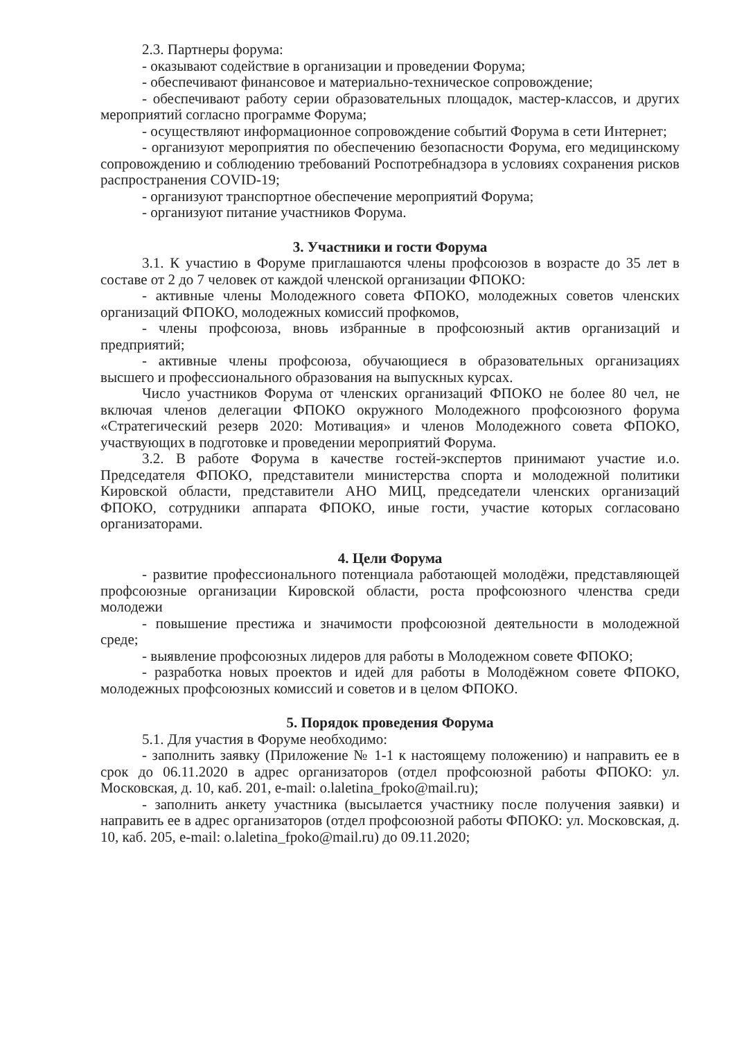2.3. Партнеры форума:
- оказывают содействие в организации и проведении Форума;
- обеспечивают финансовое и материально-техническое сопровождение;
- обеспечивают работу серии образовательных площадок, мастер-классов, и других мероприятий согласно программе Форума;
- осуществляют информационное сопровождение событий Форума в сети Интернет;
- организуют мероприятия по обеспечению безопасности Форума, его медицинскому сопровождению и соблюдению требований Роспотребнадзора в условиях сохранения рисков распространения COVID-19;
- организуют транспортное обеспечение мероприятий Форума;
- организуют питание участников Форума.
3. Участники и гости Форума
3.1. К участию в Форуме приглашаются члены профсоюзов в возрасте до 35 лет в составе от 2 до 7 человек от каждой членской организации ФПОКО:
- активные члены Молодежного совета ФПОКО, молодежных советов членских организаций ФПОКО, молодежных комиссий профкомов,
- члены профсоюза, вновь избранные в профсоюзный актив организаций и предприятий;
- активные члены профсоюза, обучающиеся в образовательных организациях высшего и профессионального образования на выпускных курсах.
Число участников Форума от членских организаций ФПОКО не более 80 чел, не включая членов делегации ФПОКО окружного Молодежного профсоюзного форума «Стратегический резерв 2020: Мотивация» и членов Молодежного совета ФПОКО, участвующих в подготовке и проведении мероприятий Форума.
3.2. В работе Форума в качестве гостей-экспертов принимают участие и.о. Председателя ФПОКО, представители министерства спорта и молодежной политики Кировской области, представители АНО МИЦ, председатели членских организаций ФПОКО, сотрудники аппарата ФПОКО, иные гости, участие которых согласовано организаторами.
4. Цели Форума
- развитие профессионального потенциала работающей молодёжи, представляющей профсоюзные организации Кировской области, роста профсоюзного членства среди молодежи
- повышение престижа и значимости профсоюзной деятельности в молодежной среде;
- выявление профсоюзных лидеров для работы в Молодежном совете ФПОКО;
- разработка новых проектов и идей для работы в Молодёжном совете ФПОКО, молодежных профсоюзных комиссий и советов и в целом ФПОКО.
5. Порядок проведения Форума
5.1. Для участия в Форуме необходимо:
- заполнить заявку (Приложение № 1-1 к настоящему положению) и направить ее в срок до 06.11.2020 в адрес организаторов (отдел профсоюзной работы ФПОКО: ул. Московская, д. 10, каб. 201, e-mail: o.laletina_fpoko@mail.ru);
- заполнить анкету участника (высылается участнику после получения заявки) и направить ее в адрес организаторов (отдел профсоюзной работы ФПОКО: ул. Московская, д. 10, каб. 205, e-mail: o.laletina_fpoko@mail.ru) до 09.11.2020;